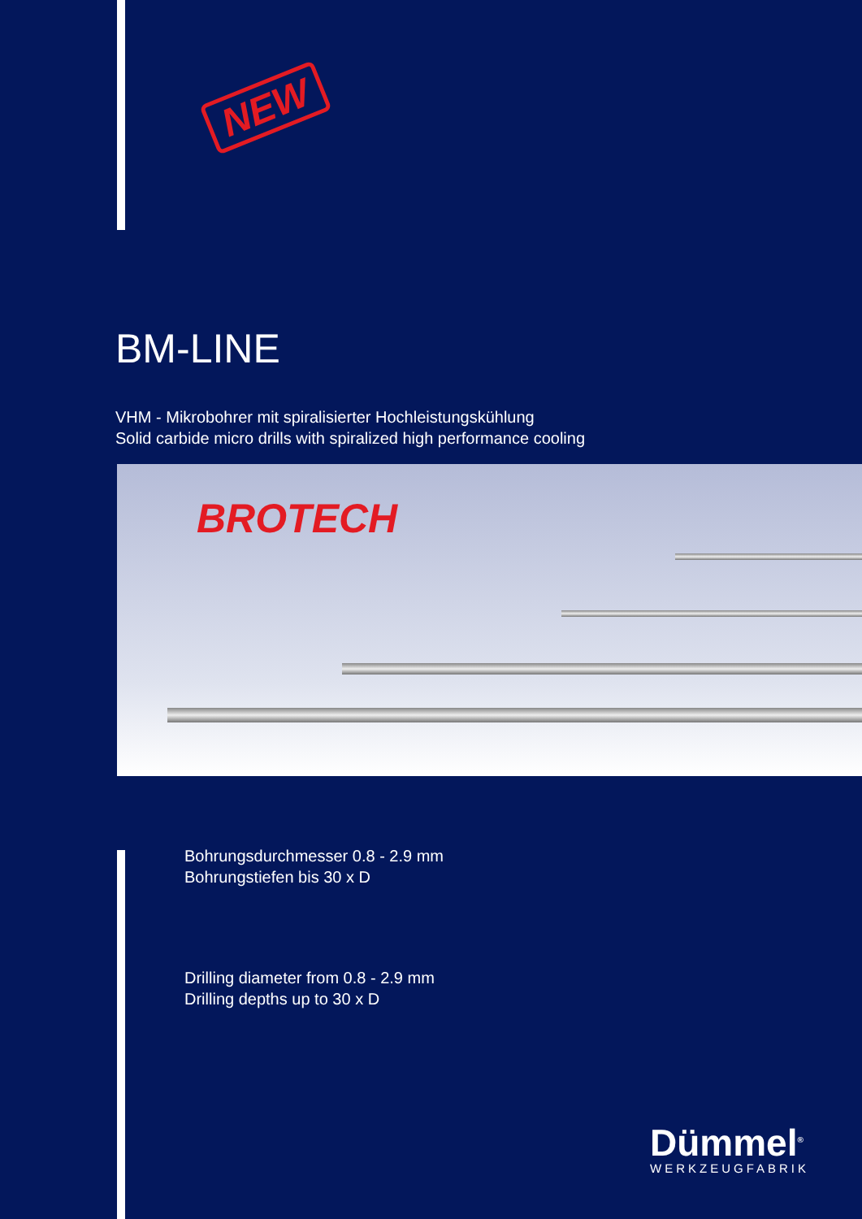NEW
BM-LINE
VHM - Mikrobohrer mit spiralisierter Hochleistungskühlung
Solid carbide micro drills with spiralized high performance cooling
BROTECH
Bohrungsdurchmesser 0.8 - 2.9 mm
Bohrungstiefen bis 30 x D
Drilling diameter from 0.8 - 2.9 mm
Drilling depths up to 30 x D
Dümmel<sup>®</sup>
WERKZEUGFABRIK